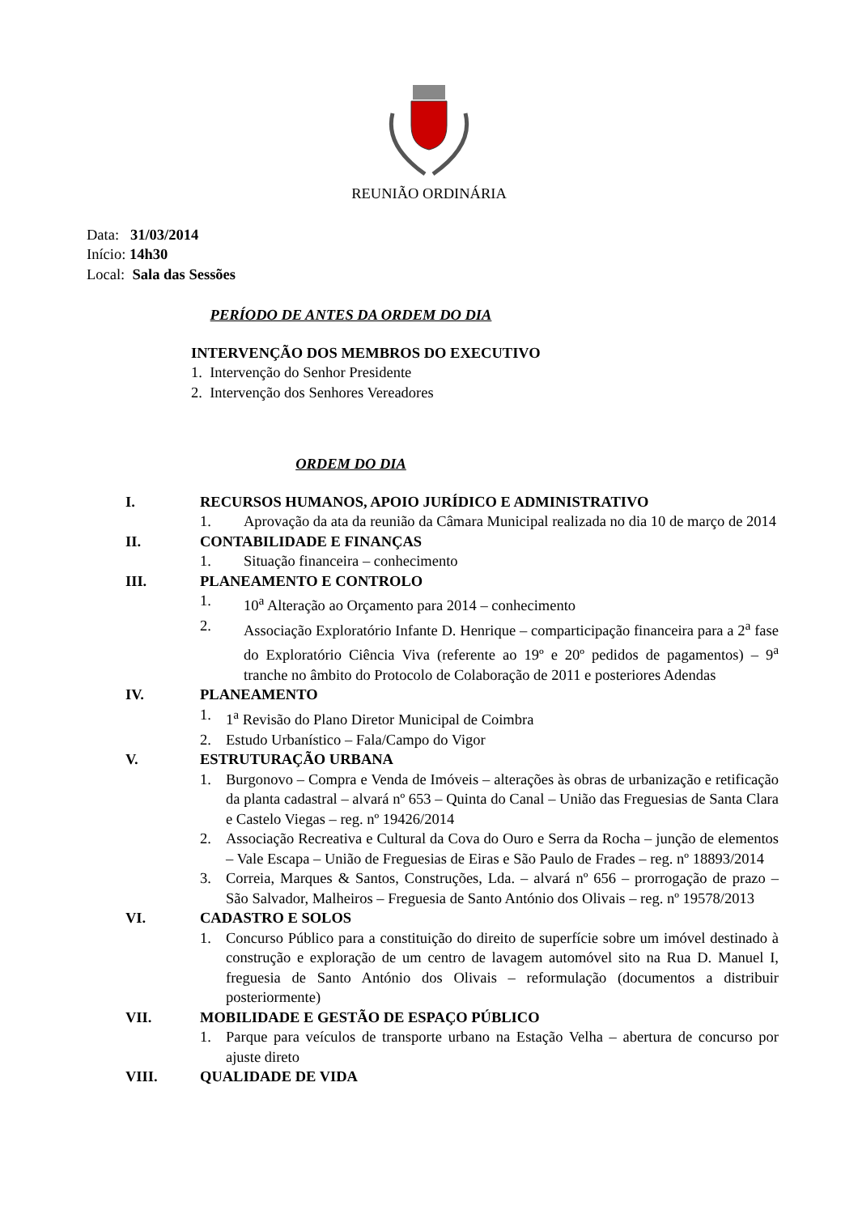REUNIÃO ORDINÁRIA
Data: 31/03/2014
Início: 14h30
Local: Sala das Sessões
PERÍODO DE ANTES DA ORDEM DO DIA
INTERVENÇÃO DOS MEMBROS DO EXECUTIVO
1. Intervenção do Senhor Presidente
2. Intervenção dos Senhores Vereadores
ORDEM DO DIA
I. RECURSOS HUMANOS, APOIO JURÍDICO E ADMINISTRATIVO
1. Aprovação da ata da reunião da Câmara Municipal realizada no dia 10 de março de 2014
II. CONTABILIDADE E FINANÇAS
1. Situação financeira – conhecimento
III. PLANEAMENTO E CONTROLO
1. 10<sup>a</sup> Alteração ao Orçamento para 2014 – conhecimento
2. Associação Exploratório Infante D. Henrique – comparticipação financeira para a 2<sup>a</sup> fase do Exploratório Ciência Viva (referente ao 19º e 20º pedidos de pagamentos) – 9<sup>a</sup> tranche no âmbito do Protocolo de Colaboração de 2011 e posteriores Adendas
IV. PLANEAMENTO
1. 1<sup>a</sup> Revisão do Plano Diretor Municipal de Coimbra
2. Estudo Urbanístico – Fala/Campo do Vigor
V. ESTRUTURAÇÃO URBANA
1. Burgonovo – Compra e Venda de Imóveis – alterações às obras de urbanização e retificação da planta cadastral – alvará nº 653 – Quinta do Canal – União das Freguesias de Santa Clara e Castelo Viegas – reg. nº 19426/2014
2. Associação Recreativa e Cultural da Cova do Ouro e Serra da Rocha – junção de elementos – Vale Escapa – União de Freguesias de Eiras e São Paulo de Frades – reg. nº 18893/2014
3. Correia, Marques & Santos, Construções, Lda. – alvará nº 656 – prorrogação de prazo – São Salvador, Malheiros – Freguesia de Santo António dos Olivais – reg. nº 19578/2013
VI. CADASTRO E SOLOS
1. Concurso Público para a constituição do direito de superfície sobre um imóvel destinado à construção e exploração de um centro de lavagem automóvel sito na Rua D. Manuel I, freguesia de Santo António dos Olivais – reformulação (documentos a distribuir posteriormente)
VII. MOBILIDADE E GESTÃO DE ESPAÇO PÚBLICO
1. Parque para veículos de transporte urbano na Estação Velha – abertura de concurso por ajuste direto
VIII. QUALIDADE DE VIDA